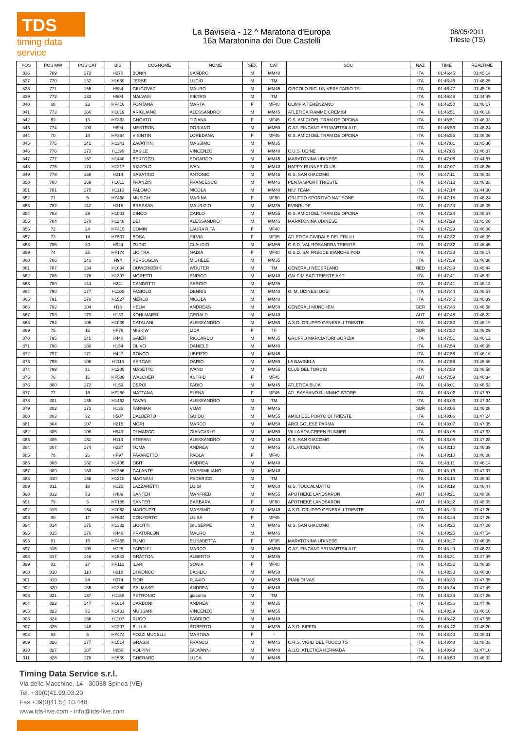TDS
timing data service
La Bavisela - 12 ^ Maratona d'Europa
16a Maratonina dei Due Castelli
08/05/2011
Trieste (TS)
| POS | POS MW | POS CAT | BIB | COGNOME | NOME | SEX | CAT | SOC | NAZ | TIME | REALTIME |
| --- | --- | --- | --- | --- | --- | --- | --- | --- | --- | --- | --- |
| 836 | 769 | 172 | H270 | BONIN | SANDRO | M | MM40 | | ITA | 01:46:45 | 01:45:14 |
| 837 | 770 | 132 | H1659 | JERSE | LUCIO | M | TM | | ITA | 01:46:46 | 01:46:25 |
| 838 | 771 | 165 | H584 | GIUGOVAZ | MAURO | M | MM45 | CIRCOLO RIC. UNIVERSITARIO TS | ITA | 01:46:47 | 01:45:15 |
| 839 | 772 | 133 | H604 | MALVASI | PIETRO | M | TM | | ITA | 01:46:49 | 01:44:49 |
| 840 | 68 | 23 | HF416 | FONTANA | MARTA | F | MF40 | OLIMPIA TERENZANO | ITA | 01:46:50 | 01:46:17 |
| 841 | 773 | 166 | H1019 | ARIGLIANO | ALESSANDRO | M | MM45 | ATLETICA FIAMME CREMISI | ITA | 01:46:51 | 01:46:18 |
| 842 | 69 | 13 | HF363 | GNOATO | TIZIANA | F | MF45 | G.S. AMICI DEL TRAM DE OPCINA | ITA | 01:46:51 | 01:46:03 |
| 843 | 774 | 103 | H694 | MESTRONI | DORIANO | M | MM50 | C.AZ. FINCANTIERI WARTSILA IT. | ITA | 01:46:53 | 01:46:24 |
| 844 | 70 | 14 | HF364 | VISINTIN | LOREDANA | F | MF45 | G.S. AMICI DEL TRAM DE OPCINA | ITA | 01:46:55 | 01:46:06 |
| 845 | 775 | 141 | H1341 | ZAVATTIN | MASSIMO | M | MM35 | | ITA | 01:47:01 | 01:45:36 |
| 846 | 776 | 173 | H1196 | BASILE | VINCENZO | M | MM40 | C.U.S. UDINE | ITA | 01:47:05 | 01:46:37 |
| 847 | 777 | 167 | H1440 | BERTOZZI | EDOARDO | M | MM45 | MARATONINA UDINESE | ITA | 01:47:06 | 01:44:57 |
| 848 | 778 | 174 | H1317 | RIZZOLO | IVAN | M | MM40 | HAPPY RUNNER CLUB | ITA | 01:47:07 | 01:46:26 |
| 849 | 779 | 168 | H314 | SABATINO | ANTONIO | M | MM45 | G.S. SAN GIACOMO | ITA | 01:47:11 | 01:46:03 |
| 850 | 780 | 169 | H1611 | FRANZIN | FRANCESCO | M | MM45 | PENTA SPORT TRIESTE | ITA | 01:47:13 | 01:46:33 |
| 851 | 781 | 175 | H1116 | FALOMO | NICOLA | M | MM40 | NIU' TEAM | ITA | 01:47:14 | 01:44:30 |
| 852 | 71 | 5 | HF468 | MUSIGH | MARINA | F | MF50 | GRUPPO SPORTIVO NATISONE | ITA | 01:47:18 | 01:46:24 |
| 853 | 782 | 142 | H315 | BRESSAN | MAURIZIO | M | MM35 | EVINRUDE | ITA | 01:47:23 | 01:46:05 |
| 854 | 783 | 29 | H1001 | CINCO | CARLO | M | MM55 | G.S. AMICI DEL TRAM DE OPCINA | ITA | 01:47:24 | 01:45:57 |
| 855 | 784 | 170 | H1248 | DEI | ALESSANDRO | M | MM45 | MARATONINA UDINESE | ITA | 01:47:29 | 01:45:20 |
| 856 | 72 | 24 | HF415 | COMIN | LAURA RITA | F | MF40 | | ITA | 01:47:29 | 01:46:06 |
| 857 | 73 | 14 | HF507 | BOSA | SILVIA | F | MF35 | ATLETICA CIVIDALE DEL FRIULI | ITA | 01:47:32 | 01:46:39 |
| 858 | 785 | 30 | H944 | ZUDIC | CLAUDIO | M | MM55 | G.S.D. VAL ROSANDRA TRIESTE | ITA | 01:47:32 | 01:46:45 |
| 859 | 74 | 25 | HF174 | LICITRA | NADIA | F | MF40 | G.S.D. SAI FRECCE BIANCHE POD | ITA | 01:47:33 | 01:46:17 |
| 860 | 786 | 143 | H94 | PERSOGLIA | MICHELE | M | MM35 | | ITA | 01:47:39 | 01:46:38 |
| 861 | 787 | 134 | H1094 | OUWERKERK | WOUTER | M | TM | GENERALI NEDERLAND | NED | 01:47:39 | 01:45:44 |
| 862 | 788 | 176 | H1397 | MORETTI | ENRICO | M | MM40 | CAI CIM SAG TRIESTE ASD | ITA | 01:47:41 | 01:46:52 |
| 863 | 789 | 144 | H241 | CANDOTTI | SERGIO | M | MM35 | | ITA | 01:47:41 | 01:46:13 |
| 864 | 790 | 177 | H1106 | FASIOLO | DENNIS | M | MM40 | G. M. UDINESI UOEI | ITA | 01:47:44 | 01:46:57 |
| 865 | 791 | 178 | H1527 | MERLO | NICOLA | M | MM40 | | ITA | 01:47:45 | 01:46:39 |
| 866 | 792 | 104 | H16 | HELM | ANDREAS | M | MM50 | GENERALI MUNCHEN | GER | 01:47:46 | 01:46:58 |
| 867 | 793 | 179 | H133 | KOHLMAIER | GERALD | M | MM40 | | AUT | 01:47:48 | 01:46:22 |
| 868 | 794 | 105 | H1039 | CATALANI | ALESSANDRO | M | MM50 | A.S.D. GRUPPO GENERALI TRIESTE | ITA | 01:47:50 | 01:46:19 |
| 869 | 75 | 15 | HF79 | MISKIW | LIDA | F | TF | | GBR | 01:47:50 | 01:46:29 |
| 870 | 795 | 145 | H440 | GAIER | RICCARDO | M | MM35 | GRUPPO MARCIATORI GORIZIA | ITA | 01:47:51 | 01:46:12 |
| 871 | 796 | 180 | H154 | OLIVO | DANIELE | M | MM40 | | ITA | 01:47:54 | 01:46:39 |
| 872 | 797 | 171 | H427 | RONCO | UBERTO | M | MM45 | | ITA | 01:47:56 | 01:46:16 |
| 873 | 798 | 106 | H1119 | SERGAS | DARIO | M | MM50 | LA BAVISELA | ITA | 01:47:56 | 01:46:50 |
| 874 | 799 | 31 | H1205 | MASETTO | IVANO | M | MM55 | CLUB DEL TORCIO | ITA | 01:47:58 | 01:46:58 |
| 875 | 76 | 15 | HF586 | WALCHER | ASTRID | F | MF45 | | AUT | 01:47:59 | 01:46:34 |
| 876 | 800 | 172 | H159 | CEROI | FABIO | M | MM45 | ATLETICA BUJA | ITA | 01:48:01 | 01:46:52 |
| 877 | 77 | 16 | HF280 | MATTANA | ELENA | F | MF45 | ATL.BASSANO RUNNING STORE | ITA | 01:48:02 | 01:47:57 |
| 878 | 801 | 135 | H1462 | PAVAN | ALESSANDRO | M | TM | | ITA | 01:48:03 | 01:47:34 |
| 879 | 802 | 173 | H135 | PARMAR | VIJAY | M | MM45 | | GBR | 01:48:05 | 01:46:28 |
| 880 | 803 | 32 | H507 | DALBERTO | GUIDO | M | MM55 | AMICI DEL PORTO DI TRIESTE | ITA | 01:48:06 | 01:47:24 |
| 881 | 804 | 107 | H215 | MORI | MARCO | M | MM50 | ARCI GOLESE PARMA | ITA | 01:48:07 | 01:47:35 |
| 882 | 805 | 108 | H549 | DI MARCO | GIANCARLO | M | MM50 | VILLA ADA GREEN RUNNER | ITA | 01:48:08 | 01:47:33 |
| 883 | 806 | 181 | H113 | STEFANI | ALESSANDRO | M | MM40 | G.S. SAN GIACOMO | ITA | 01:48:08 | 01:47:28 |
| 884 | 807 | 174 | H237 | TOMA | ANDREA | M | MM45 | ATL.VICENTINA | ITA | 01:48:10 | 01:46:39 |
| 885 | 78 | 26 | HF97 | FAVARETTO | PAOLA | F | MF40 | | ITA | 01:48:10 | 01:46:08 |
| 886 | 808 | 182 | H1405 | OBIT | ANDREA | M | MM40 | | ITA | 01:48:11 | 01:46:14 |
| 887 | 809 | 183 | H1356 | GALANTE | MASSIMILIANO | M | MM40 | | ITA | 01:48:13 | 01:47:07 |
| 888 | 810 | 136 | H1210 | MAGNANI | FEDERICO | M | TM | | ITA | 01:48:19 | 01:46:52 |
| 889 | 811 | 18 | H125 | LAZZARETTI | LUIGI | M | MM60 | G.S. TOCCALMATTO | ITA | 01:48:19 | 01:46:47 |
| 890 | 812 | 33 | H489 | SANTER | MANFRED | M | MM55 | APOTHEKE LANDSKRON | AUT | 01:48:21 | 01:48:08 |
| 891 | 79 | 6 | HF185 | SANTER | BARBARA | F | MF50 | APOTHEKE LANDSKRON | AUT | 01:48:22 | 01:48:09 |
| 892 | 813 | 184 | H1053 | MARCUZZI | MASSIMO | M | MM40 | A.S.D. GRUPPO GENERALI TRIESTE | ITA | 01:48:23 | 01:47:20 |
| 893 | 80 | 17 | HF534 | CONFORTO | LUISA | F | MF45 | | ITA | 01:48:24 | 01:47:20 |
| 894 | 814 | 175 | H1382 | LIGOTTI | GIUSEPPE | M | MM45 | G.S. SAN GIACOMO | ITA | 01:48:25 | 01:47:20 |
| 895 | 815 | 176 | H446 | PRATURLON | MAURO | M | MM45 | | ITA | 01:48:25 | 01:47:54 |
| 896 | 81 | 15 | HF455 | FUMO | ELISABETTA | F | MF35 | MARATONINA UDINESE | ITA | 01:48:27 | 01:46:35 |
| 897 | 816 | 109 | H725 | FAROLFI | MARCO | M | MM50 | C.AZ. FINCANTIERI WARTSILA IT. | ITA | 01:48:29 | 01:46:23 |
| 898 | 817 | 146 | H1543 | GRATTON | ALBERTO | M | MM35 | | ITA | 01:48:31 | 01:47:49 |
| 899 | 82 | 27 | HF112 | ILARI | SONIA | F | MF40 | | ITA | 01:48:32 | 01:46:35 |
| 900 | 818 | 110 | H218 | DI RONCO | BASILIO | M | MM50 | | ITA | 01:48:33 | 01:46:30 |
| 901 | 819 | 34 | H374 | FIOR | FLAVIO | M | MM55 | PIANI DI VAS | ITA | 01:48:33 | 01:47:35 |
| 902 | 820 | 185 | H1350 | SALMASO | ANDREA | M | MM40 | | ITA | 01:48:34 | 01:47:49 |
| 903 | 821 | 137 | H1168 | PETRONIO | giacomo | M | TM | | ITA | 01:48:34 | 01:47:26 |
| 904 | 822 | 147 | H1614 | CARBONI | ANDREA | M | MM35 | | ITA | 01:48:36 | 01:47:46 |
| 905 | 823 | 35 | H1431 | MUSSARI | VINCENZO | M | MM55 | | ITA | 01:48:39 | 01:46:16 |
| 906 | 824 | 186 | H1107 | RUGO | FABRIZIO | M | MM40 | | ITA | 01:48:42 | 01:47:55 |
| 907 | 825 | 148 | H1207 | BULLA | ROBERTO | M | MM35 | A.S.D. BIPEDI | ITA | 01:48:42 | 01:48:20 |
| 908 | 83 | 5 | HF474 | POZZI MUCELLI | MARTINA | F | - | | ITA | 01:48:43 | 01:46:31 |
| 909 | 826 | 177 | H1514 | GRASSI | FRANCO | M | MM45 | C.R.S. VIGILI DEL FUOCO TS | ITA | 01:48:48 | 01:48:03 |
| 910 | 827 | 187 | H856 | VOLPINI | GIOVANNI | M | MM40 | A.S.D. ATLETICA HERMADA | ITA | 01:48:49 | 01:47:10 |
| 911 | 828 | 178 | H1569 | GHERARDI | LUCA | M | MM45 | | ITA | 01:48:50 | 01:46:02 |
Timing Data Service s.r.l.
Via delle Macchine, 14 - 30038 Spinea (VE)
Tel. +39(0)41.99.03.20
Fax +39(0)41.54.10.440
www.tds-live.com - info@tds-live.com